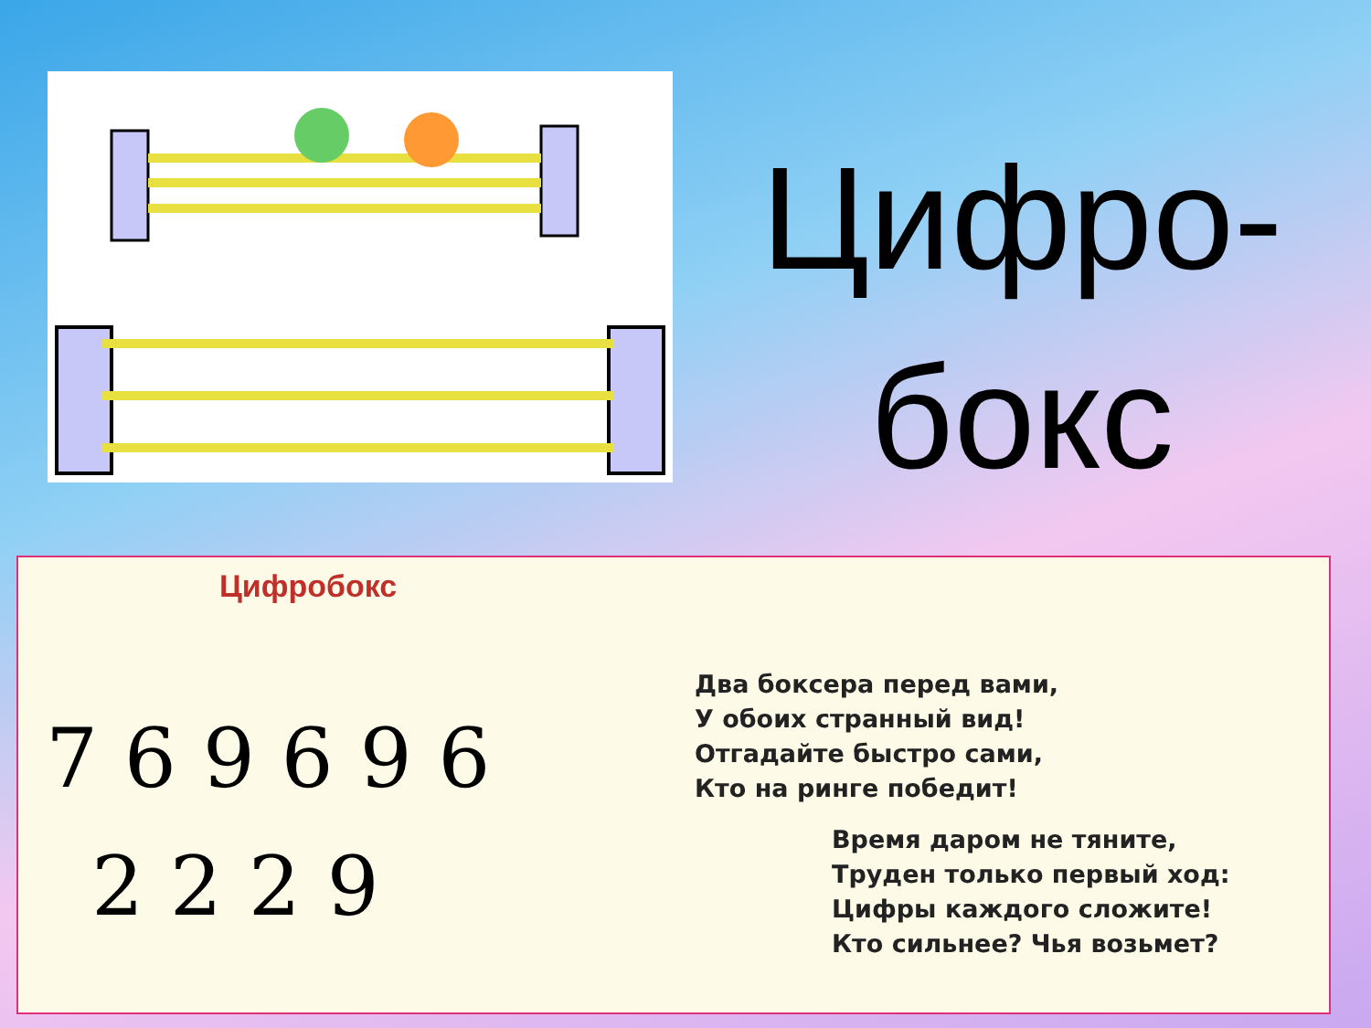Цифро-
бокс
Цифробокс
7 6 9 6 9 6
2 2 2 9
Два боксера перед вами,
У обоих странный вид!
Отгадайте быстро сами,
Кто на ринге победит!
Время даром не тяните,
Труден только первый ход:
Цифры каждого сложите!
Кто сильнее? Чья возьмет?